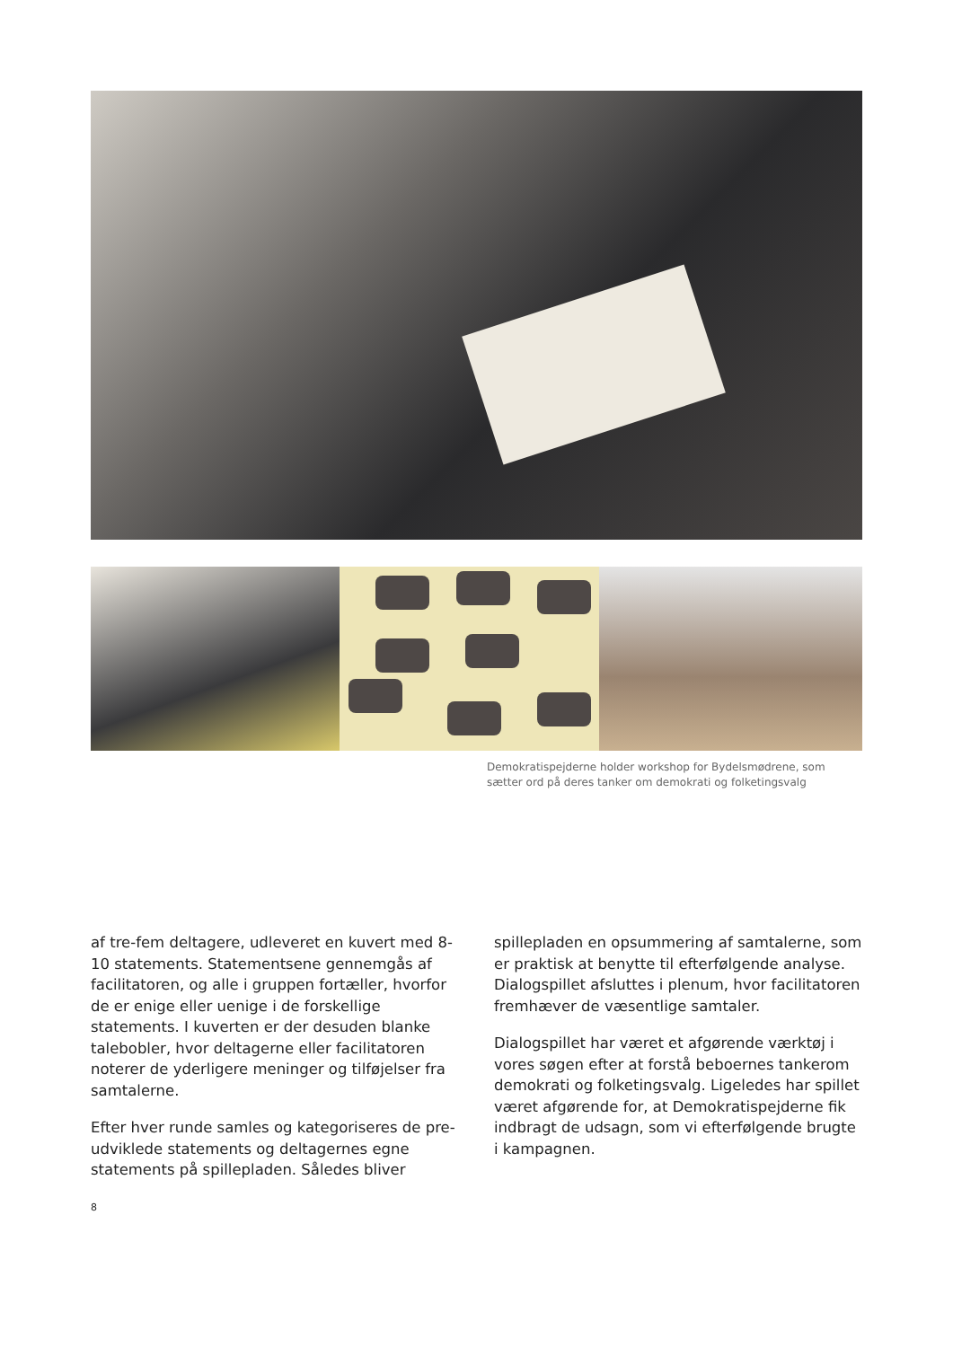Demokratispejderne holder workshop for Bydelsmødrene, som sætter ord på deres tanker om demokrati og folketingsvalg
af tre-fem deltagere, udleveret en kuvert med 8-10 statements. Statementsene gennemgås af facilitatoren, og alle i gruppen fortæller, hvorfor de er enige eller uenige i de forskellige statements. I kuverten er der desuden blanke talebobler, hvor deltagerne eller facilitatoren noterer de yderligere meninger og tilføjelser fra samtalerne.
Efter hver runde samles og kategoriseres de pre-udviklede statements og deltagernes egne statements på spillepladen. Således bliver
spillepladen en opsummering af samtalerne, som er praktisk at benytte til efterfølgende analyse. Dialogspillet afsluttes i plenum, hvor facilitatoren fremhæver de væsentlige samtaler.
Dialogspillet har været et afgørende værktøj i vores søgen efter at forstå beboernes tankerom demokrati og folketingsvalg. Ligeledes har spillet været afgørende for, at Demokratispejderne fik indbragt de udsagn, som vi efterfølgende brugte i kampagnen.
8